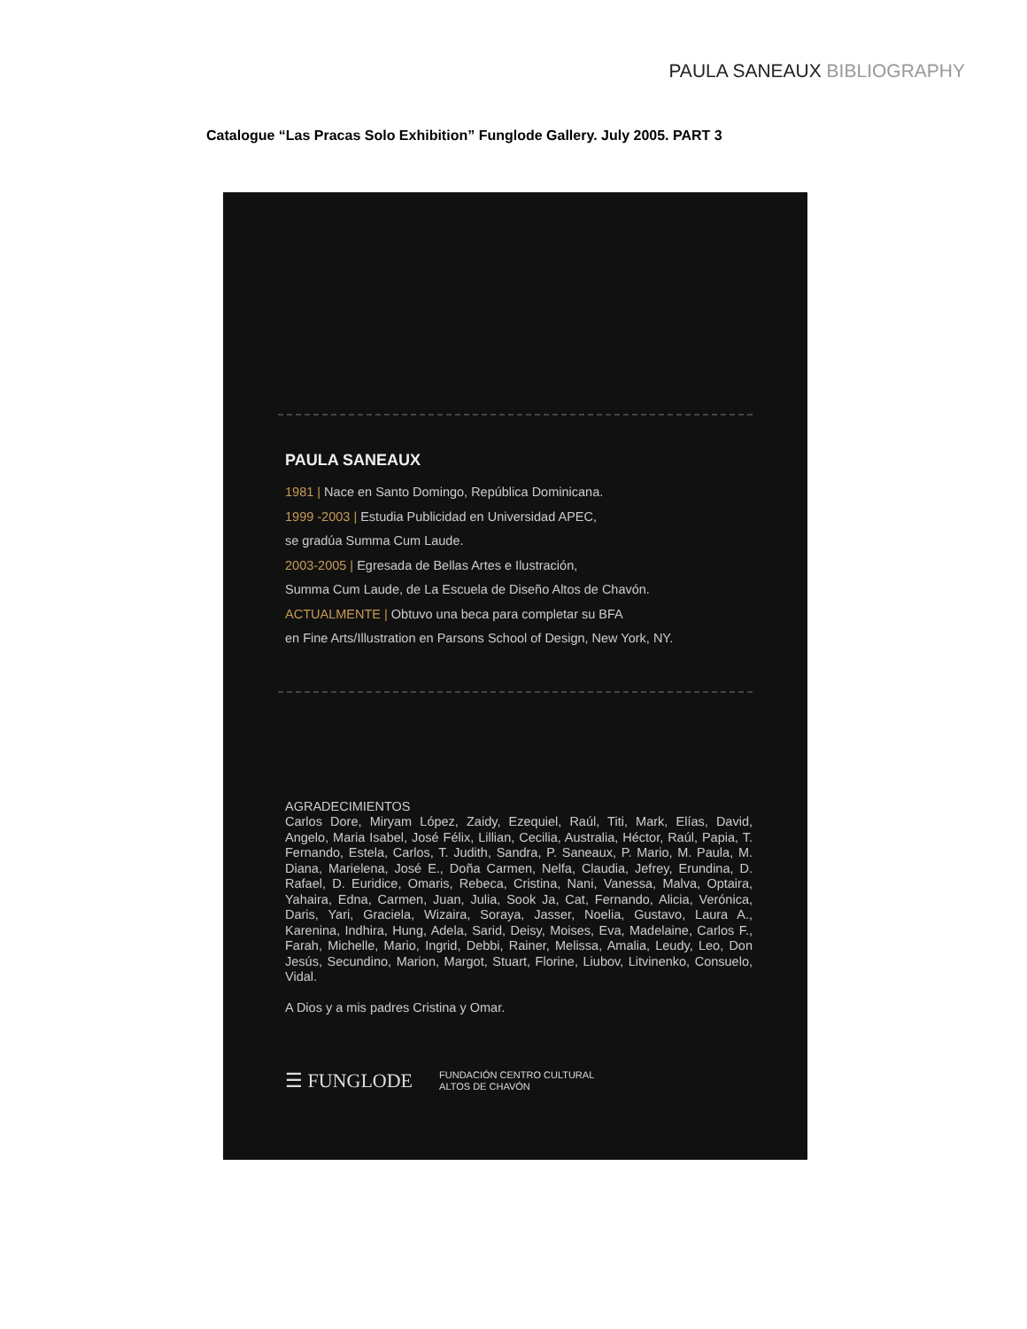PAULA SANEAUX BIBLIOGRAPHY
Catalogue “Las Pracas Solo Exhibition” Funglode Gallery. July 2005. PART 3
PAULA SANEAUX
1981 | Nace en Santo Domingo, República Dominicana.
1999 -2003 | Estudia Publicidad en Universidad APEC,
se gradúa Summa Cum Laude.
2003-2005 | Egresada de Bellas Artes e Ilustración,
Summa Cum Laude, de La Escuela de Diseño Altos de Chavón.
ACTUALMENTE | Obtuvo una beca para completar su BFA
en Fine Arts/Illustration en Parsons School of Design, New York, NY.
AGRADECIMIENTOS
Carlos Dore, Miryam López, Zaidy, Ezequiel, Raúl, Titi, Mark, Elías, David, Angelo, Maria Isabel, José Félix, Lillian, Cecilia, Australia, Héctor, Raúl, Papia, T. Fernando, Estela, Carlos, T. Judith, Sandra, P. Saneaux, P. Mario, M. Paula, M. Diana, Marielena, José E., Doña Carmen, Nelfa, Claudia, Jefrey, Erundina, D. Rafael, D. Euridice, Omaris, Rebeca, Cristina, Nani, Vanessa, Malva, Optaira, Yahaira, Edna, Carmen, Juan, Julia, Sook Ja, Cat, Fernando, Alicia, Verónica, Daris, Yari, Graciela, Wizaira, Soraya, Jasser, Noelia, Gustavo, Laura A., Karenina, Indhira, Hung, Adela, Sarid, Deisy, Moises, Eva, Madelaine, Carlos F., Farah, Michelle, Mario, Ingrid, Debbi, Rainer, Melissa, Amalia, Leudy, Leo, Don Jesús, Secundino, Marion, Margot, Stuart, Florine, Liubov, Litvinenko, Consuelo, Vidal.
A Dios y a mis padres Cristina y Omar.
☰ FUNGLODE
FUNDACIÓN CENTRO CULTURAL
ALTOS DE CHAVÓN